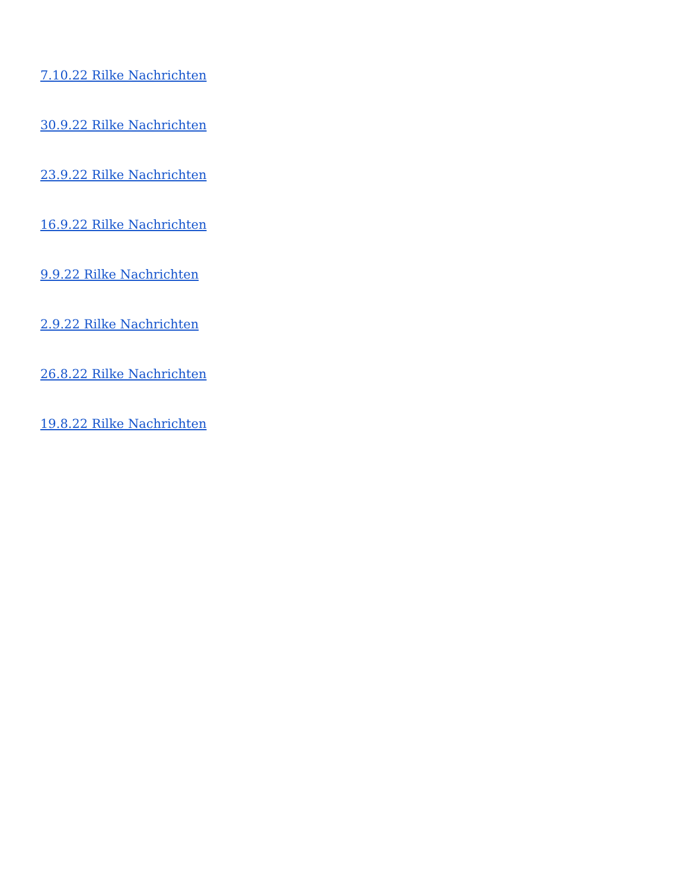7.10.22 Rilke Nachrichten
30.9.22 Rilke Nachrichten
23.9.22 Rilke Nachrichten
16.9.22 Rilke Nachrichten
9.9.22 Rilke Nachrichten
2.9.22 Rilke Nachrichten
26.8.22 Rilke Nachrichten
19.8.22 Rilke Nachrichten